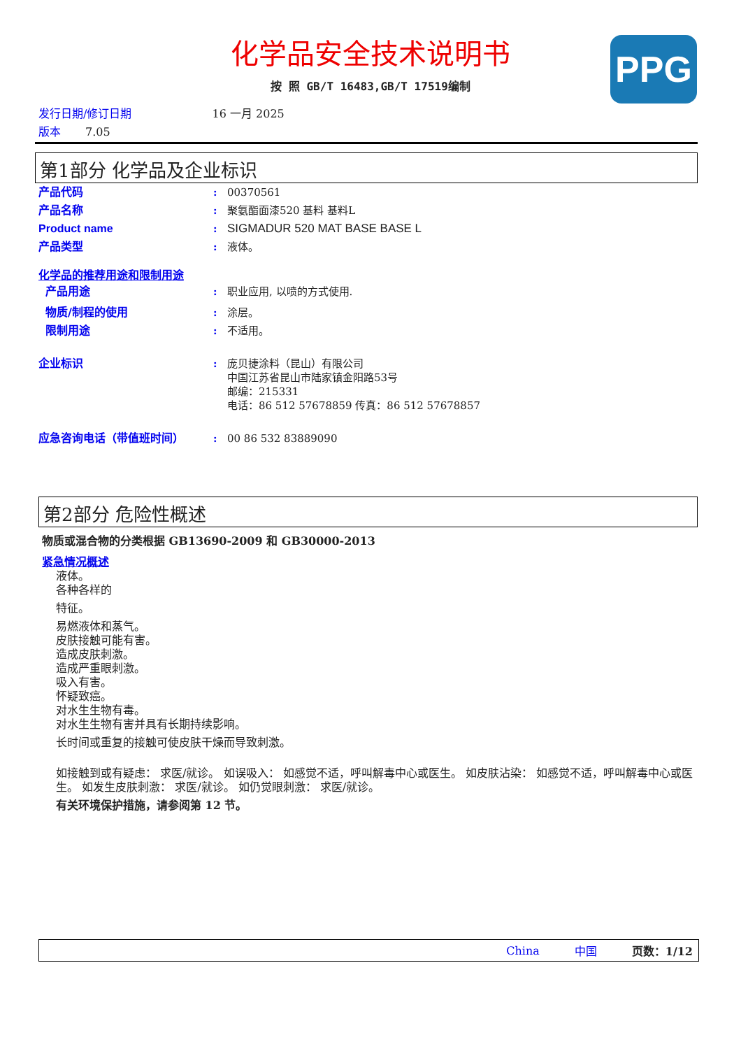化学品安全技术说明书
按 照 GB/T 16483,GB/T 17519编制
PPG
发行日期/修订日期 16 一月 2025
版本 7.05
第1部分 化学品及企业标识
产品代码: 00370561
产品名称: 聚氨酯面漆520 基料 基料L
Product name: SIGMADUR 520 MAT BASE BASE L
产品类型: 液体。
化学品的推荐用途和限制用途
产品用途: 职业应用, 以喷的方式使用.
物质/制程的使用: 涂层。
限制用途: 不适用。
企业标识: 庞贝捷涂料（昆山）有限公司
中国江苏省昆山市陆家镇金阳路53号
邮编：215331
电话：86 512 57678859 传真：86 512 57678857
应急咨询电话（带值班时间）: 00 86 532 83889090
第2部分 危险性概述
物质或混合物的分类根据 GB13690-2009 和 GB30000-2013
紧急情况概述
液体。
各种各样的
特征。
易燃液体和蒸气。
皮肤接触可能有害。
造成皮肤刺激。
造成严重眼刺激。
吸入有害。
怀疑致癌。
对水生生物有毒。
对水生生物有害并具有长期持续影响。
长时间或重复的接触可使皮肤干燥而导致刺激。
如接触到或有疑虑： 求医/就诊。 如误吸入： 如感觉不适，呼叫解毒中心或医生。 如皮肤沾染： 如感觉不适，呼叫解毒中心或医生。 如发生皮肤刺激： 求医/就诊。 如仍觉眼刺激： 求医/就诊。
有关环境保护措施，请参阅第 12 节。
China 中国 页数：1/12